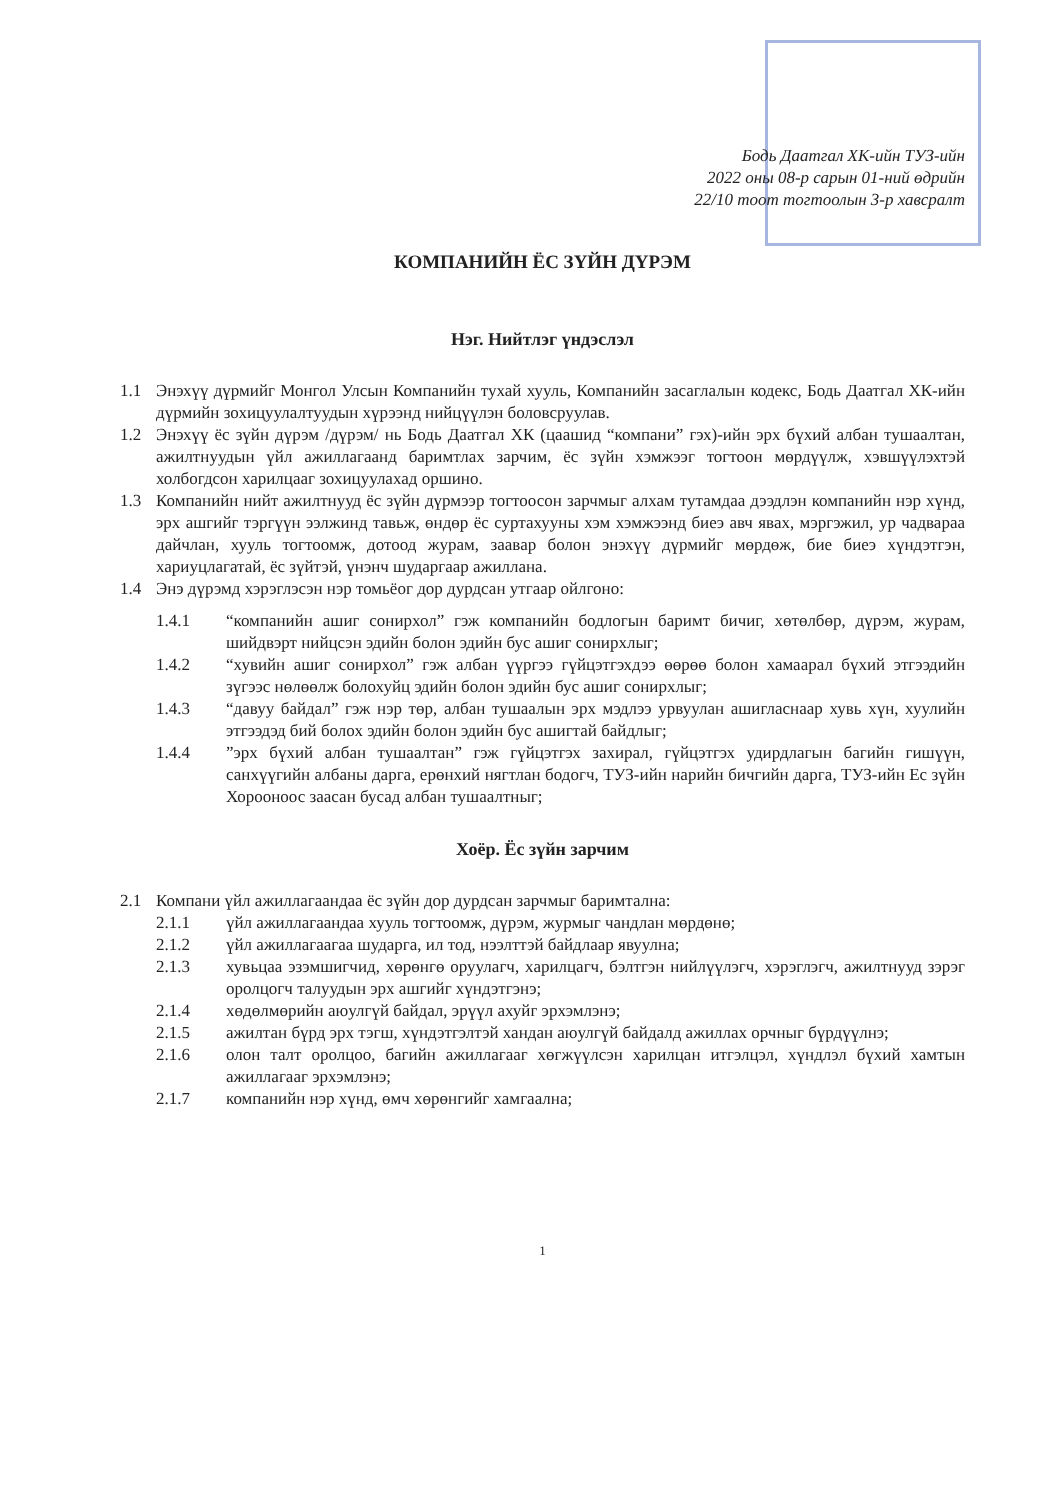Бодь Даатгал ХК-ийн ТУЗ-ийн
2022 оны 08-р сарын 01-ний өдрийн
22/10 тоот тогтоолын 3-р хавсралт
КОМПАНИЙН ЁС ЗҮЙН ДҮРЭМ
Нэг. Нийтлэг үндэслэл
1.1 Энэхүү дүрмийг Монгол Улсын Компанийн тухай хууль, Компанийн засаглалын кодекс, Бодь Даатгал ХК-ийн дүрмийн зохицуулалтуудын хүрээнд нийцүүлэн боловсруулав.
1.2 Энэхүү ёс зүйн дүрэм /дүрэм/ нь Бодь Даатгал ХК (цаашид “компани” гэх)-ийн эрх бүхий албан тушаалтан, ажилтнуудын үйл ажиллагаанд баримтлах зарчим, ёс зүйн хэмжээг тогтоон мөрдүүлж, хэвшүүлэхтэй холбогдсон харилцааг зохицуулахад оршино.
1.3 Компанийн нийт ажилтнууд ёс зүйн дүрмээр тогтоосон зарчмыг алхам тутамдаа дээдлэн компанийн нэр хүнд, эрх ашгийг тэргүүн ээлжинд тавьж, өндөр ёс суртахууны хэм хэмжээнд биеэ авч явах, мэргэжил, ур чадвараа дайчлан, хууль тогтоомж, дотоод журам, заавар болон энэхүү дүрмийг мөрдөж, бие биеэ хүндэтгэн, хариуцлагатай, ёс зүйтэй, үнэнч шударгаар ажиллана.
1.4 Энэ дүрэмд хэрэглэсэн нэр томьёог дор дурдсан утгаар ойлгоно:
1.4.1 “компанийн ашиг сонирхол” гэж компанийн бодлогын баримт бичиг, хөтөлбөр, дүрэм, журам, шийдвэрт нийцсэн эдийн болон эдийн бус ашиг сонирхлыг;
1.4.2 “хувийн ашиг сонирхол” гэж албан үүргээ гүйцэтгэхдээ өөрөө болон хамаарал бүхий этгээдийн зүгээс нөлөөлж болохуйц эдийн болон эдийн бус ашиг сонирхлыг;
1.4.3 “давуу байдал” гэж нэр төр, албан тушаалын эрх мэдлээ урвуулан ашигласнаар хувь хүн, хуулийн этгээдэд бий болох эдийн болон эдийн бус ашигтай байдлыг;
1.4.4”эрх бүхий албан тушаалтан” гэж гүйцэтгэх захирал, гүйцэтгэх удирдлагын багийн гишүүн, санхүүгийн албаны дарга, ерөнхий нягтлан бодогч, ТУЗ-ийн нарийн бичгийн дарга, ТУЗ-ийн Ес зүйн Хорооноос заасан бусад албан тушаалтныг;
Хоёр. Ёс зүйн зарчим
2.1 Компани үйл ажиллагаандаа ёс зүйн дор дурдсан зарчмыг баримтална:
2.1.1 үйл ажиллагаандаа хууль тогтоомж, дүрэм, журмыг чандлан мөрдөнө;
2.1.2 үйл ажиллагаагаа шударга, ил тод, нээлттэй байдлаар явуулна;
2.1.3 хувьцаа эзэмшигчид, хөрөнгө оруулагч, харилцагч, бэлтгэн нийлүүлэгч, хэрэглэгч, ажилтнууд зэрэг оролцогч талуудын эрх ашгийг хүндэтгэнэ;
2.1.4 хөдөлмөрийн аюулгүй байдал, эрүүл ахуйг эрхэмлэнэ;
2.1.5 ажилтан бүрд эрх тэгш, хүндэтгэлтэй хандан аюулгүй байдалд ажиллах орчныг бүрдүүлнэ;
2.1.6 олон талт оролцоо, багийн ажиллагааг хөгжүүлсэн харилцан итгэлцэл, хүндлэл бүхий хамтын ажиллагааг эрхэмлэнэ;
2.1.7 компанийн нэр хүнд, өмч хөрөнгийг хамгаална;
1